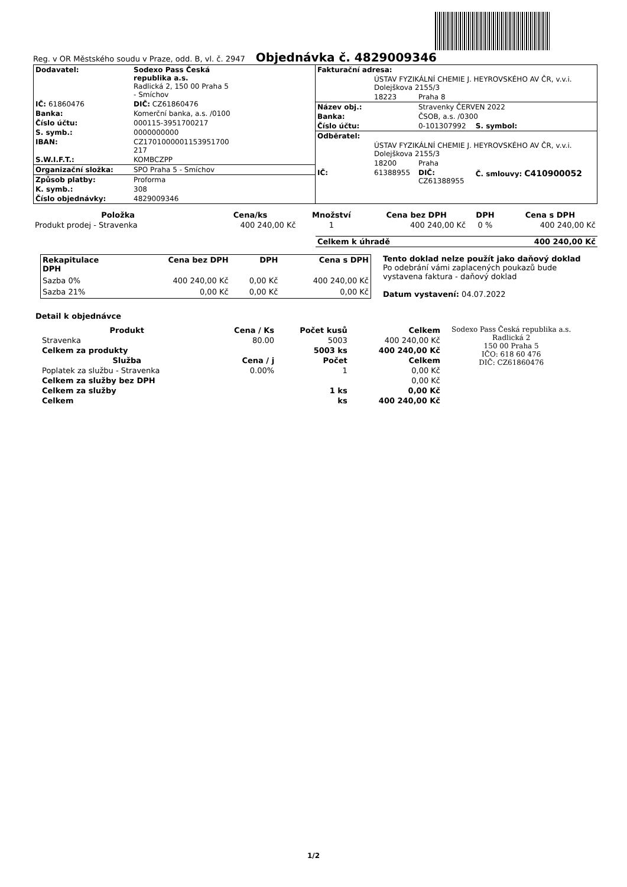Reg. v OR Městského soudu v Praze, odd. B, vl. č. 2947 Objednávka č. 4829009346
| Dodavatel: | Sodexo Pass Česká republika a.s. Radlická 2, 150 00 Praha 5 - Smíchov |
| IČ: 61860476 | DIČ: CZ61860476 |
| Banka: | Komerční banka, a.s. /0100 |
| Číslo účtu: | 000115-3951700217 |
| S. symb.: | 0000000000 |
| IBAN: | CZ1701000001153951700 217 |
| S.W.I.F.T.: | KOMBCZPP |
| Organizační složka: | SPO Praha 5 - Smíchov |
| Způsob platby: | Proforma |
| K. symb.: | 308 |
| Číslo objednávky: | 4829009346 |
| Fakturační adresa: | | | |
| | ÚSTAV FYZIKÁLNÍ CHEMIE J. HEYROVSKÉHO AV ČR, v.v.i. Dolejškova 2155/3 | | |
| | 18223 | Praha 8 | |
| Název obj.: | | Stravenky ČERVEN 2022 | |
| Banka: | | ČSOB, a.s. /0300 | |
| Číslo účtu: | | 0-101307992 | S. symbol: |
| Odběratel: | | | |
| | ÚSTAV FYZIKÁLNÍ CHEMIE J. HEYROVSKÉHO AV ČR, v.v.i. Dolejškova 2155/3 | | |
| | 18200 | Praha | |
| IČ: | 61388955 | DIČ: CZ61388955 | Č. smlouvy: C410900052 |
| Položka | Cena/ks | Množství | Cena bez DPH | DPH | Cena s DPH |
| --- | --- | --- | --- | --- | --- |
| Produkt prodej - Stravenka | 400 240,00 Kč | 1 | 400 240,00 Kč | 0 % | 400 240,00 Kč |
| Celkem k úhradě | 400 240,00 Kč |
| Rekapitulace DPH | Cena bez DPH | DPH | Cena s DPH |
| --- | --- | --- | --- |
| Sazba 0% | 400 240,00 Kč | 0,00 Kč | 400 240,00 Kč |
| Sazba 21% | 0,00 Kč | 0,00 Kč | 0,00 Kč |
Tento doklad nelze použít jako daňový doklad
Po odebrání vámi zaplacených poukazů bude
vystavena faktura - daňový doklad
Datum vystavení: 04.07.2022
Detail k objednávce
| Produkt | Cena / Ks | Počet kusů | Celkem |
| --- | --- | --- | --- |
| Stravenka | 80.00 | 5003 | 400 240,00 Kč |
| Celkem za produkty | | 5003 ks | 400 240,00 Kč |
| Služba | Cena / j | Počet | Celkem |
| Poplatek za službu - Stravenka | 0.00% | 1 | 0,00 Kč |
| Celkem za služby bez DPH | | | 0,00 Kč |
| Celkem za služby | | 1 ks | 0,00 Kč |
| Celkem | | ks | 400 240,00 Kč |
Sodexo Pass Česká republika a.s.
Radlická 2
150 00 Praha 5
IČO: 618 60 476
DIČ: CZ61860476
1/2